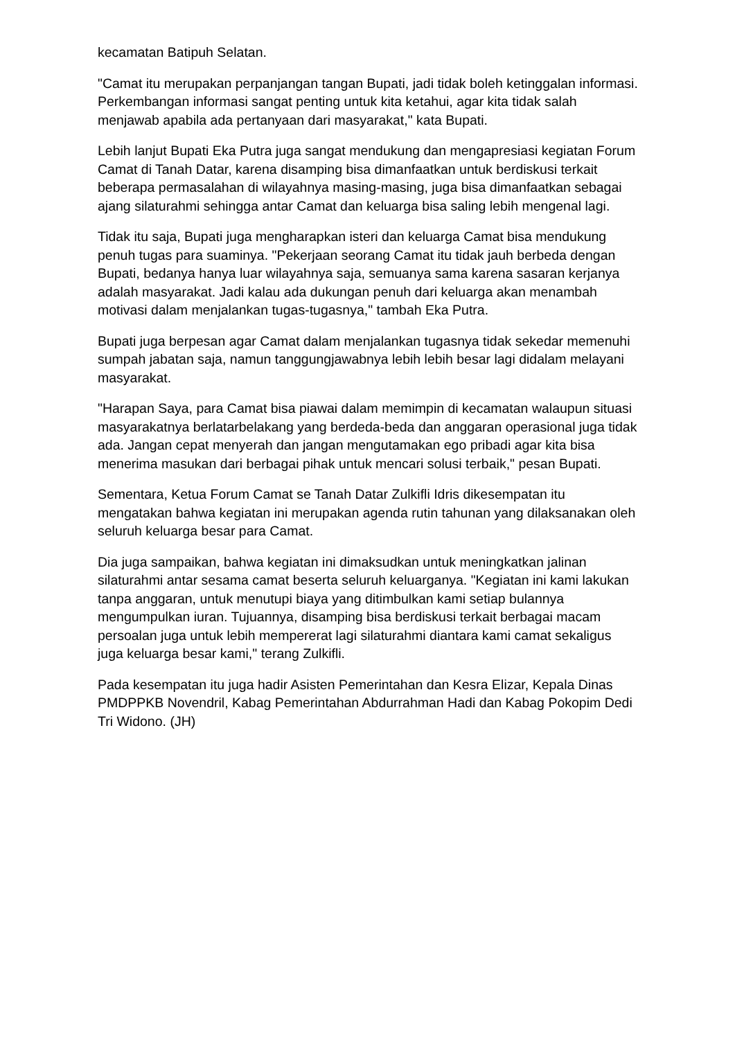kecamatan Batipuh Selatan.
"Camat itu merupakan perpanjangan tangan Bupati, jadi tidak boleh ketinggalan informasi. Perkembangan informasi sangat penting untuk kita ketahui, agar kita tidak salah menjawab apabila ada pertanyaan dari masyarakat," kata Bupati.
Lebih lanjut Bupati Eka Putra juga sangat mendukung dan mengapresiasi kegiatan Forum Camat di Tanah Datar, karena disamping bisa dimanfaatkan untuk berdiskusi terkait beberapa permasalahan di wilayahnya masing-masing, juga bisa dimanfaatkan sebagai ajang silaturahmi sehingga antar Camat dan keluarga bisa saling lebih mengenal lagi.
Tidak itu saja, Bupati juga mengharapkan isteri dan keluarga Camat bisa mendukung penuh tugas para suaminya. "Pekerjaan seorang Camat itu tidak jauh berbeda dengan Bupati, bedanya hanya luar wilayahnya saja, semuanya sama karena sasaran kerjanya adalah masyarakat. Jadi kalau ada dukungan penuh dari keluarga akan menambah motivasi dalam menjalankan tugas-tugasnya," tambah Eka Putra.
Bupati juga berpesan agar Camat dalam menjalankan tugasnya tidak sekedar memenuhi sumpah jabatan saja, namun tanggungjawabnya lebih lebih besar lagi didalam melayani masyarakat.
"Harapan Saya, para Camat bisa piawai dalam memimpin di kecamatan walaupun situasi masyarakatnya berlatarbelakang yang berdeda-beda dan anggaran operasional juga tidak ada. Jangan cepat menyerah dan jangan mengutamakan ego pribadi agar kita bisa menerima masukan dari berbagai pihak untuk mencari solusi terbaik," pesan Bupati.
Sementara, Ketua Forum Camat se Tanah Datar Zulkifli Idris dikesempatan itu mengatakan bahwa kegiatan ini merupakan agenda rutin tahunan yang dilaksanakan oleh seluruh keluarga besar para Camat.
Dia juga sampaikan, bahwa kegiatan ini dimaksudkan untuk meningkatkan jalinan silaturahmi antar sesama camat beserta seluruh keluarganya. "Kegiatan ini kami lakukan tanpa anggaran, untuk menutupi biaya yang ditimbulkan kami setiap bulannya mengumpulkan iuran. Tujuannya, disamping bisa berdiskusi terkait berbagai macam persoalan juga untuk lebih mempererat lagi silaturahmi diantara kami camat sekaligus juga keluarga besar kami," terang Zulkifli.
Pada kesempatan itu juga hadir Asisten Pemerintahan dan Kesra Elizar, Kepala Dinas PMDPPKB Novendril, Kabag Pemerintahan Abdurrahman Hadi dan Kabag Pokopim Dedi Tri Widono. (JH)